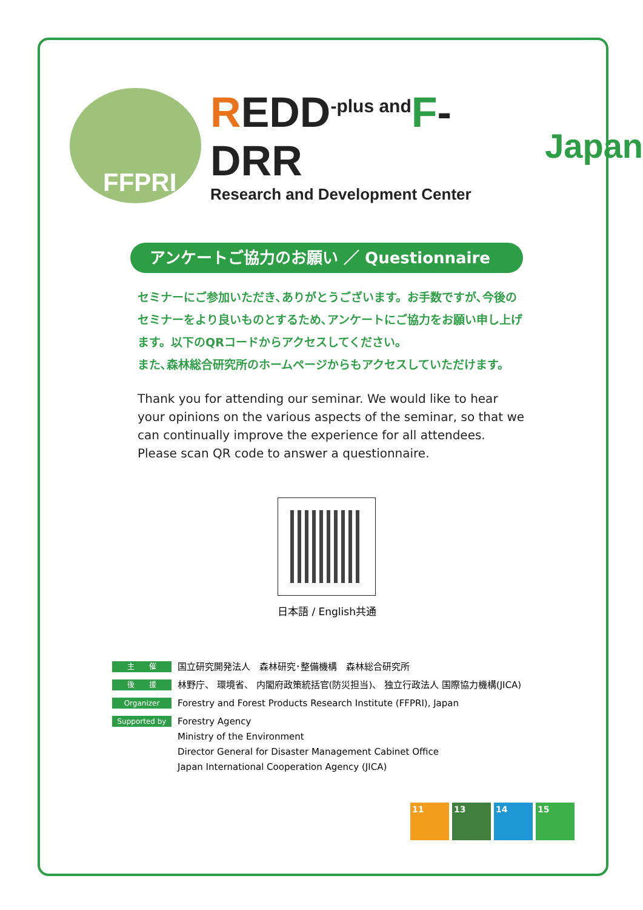FFPRI
REDD<sup>-plus and</sup>F-DRR
Research and Development Center
Japan
アンケートご協力のお願い ／ Questionnaire
セミナーにご参加いただき､ありがとうございます。お手数ですが､今後のセミナーをより良いものとするため､アンケートにご協力をお願い申し上げます。以下のQRコードからアクセスしてください。
また､森林総合研究所のホームページからもアクセスしていただけます。
Thank you for attending our seminar. We would like to hear your opinions on the various aspects of the seminar, so that we can continually improve the experience for all attendees. Please scan QR code to answer a questionnaire.
日本語 / English共通
主　　催
国立研究開発法人　森林研究･整備機構　森林総合研究所
後　　援
林野庁、 環境省、 内閣府政策統括官(防災担当)、 独立行政法人 国際協力機構(JICA)
Organizer
Forestry and Forest Products Research Institute (FFPRI), Japan
Supported by
Forestry Agency
Ministry of the Environment
Director General for Disaster Management Cabinet Office
Japan International Cooperation Agency (JICA)
11 13 14 15